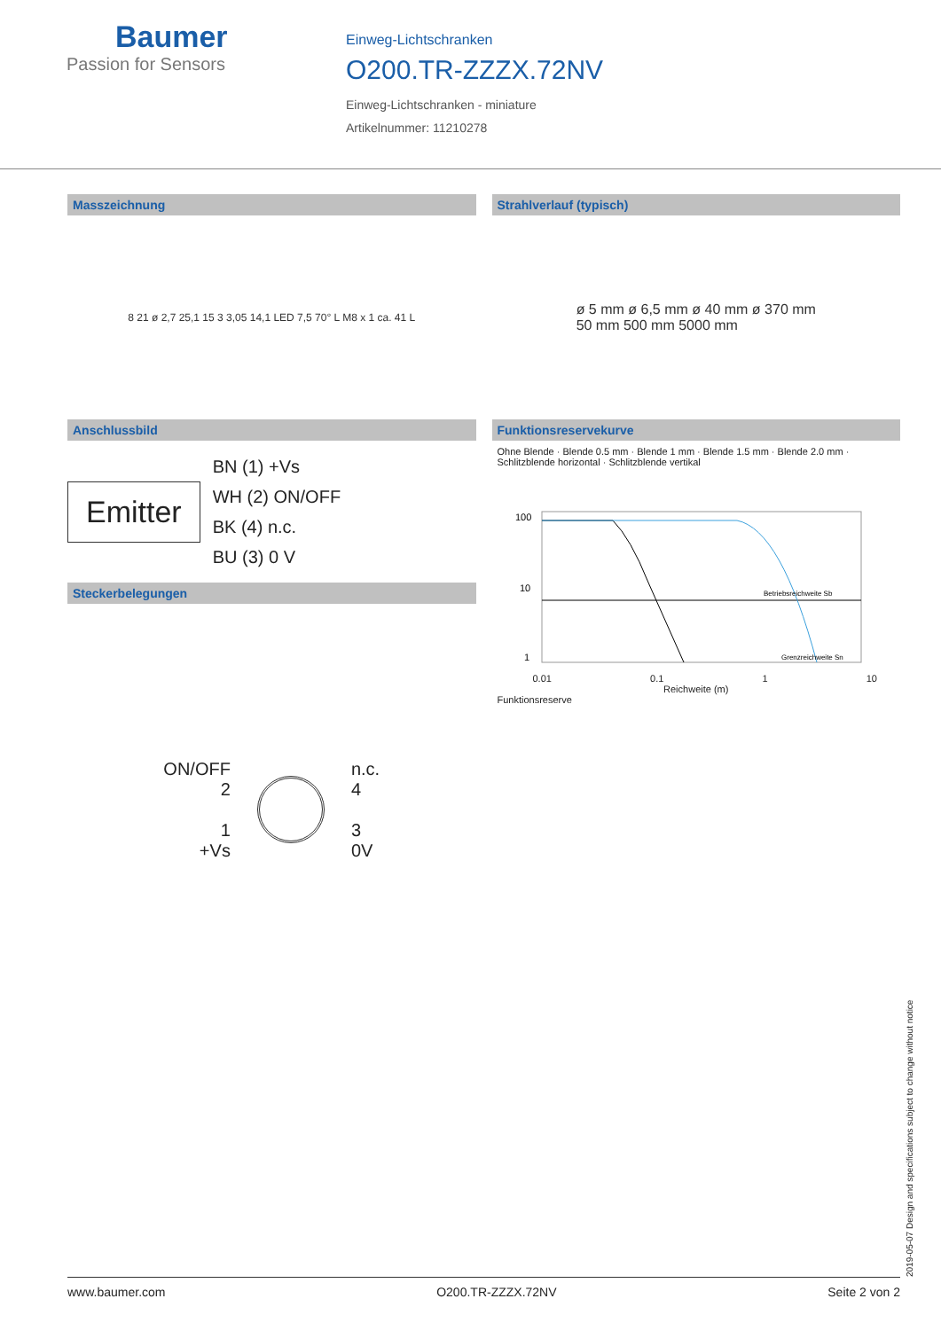Baumer
Passion for Sensors
Einweg-Lichtschranken
O200.TR-ZZZX.72NV
Einweg-Lichtschranken - miniature
Artikelnummer: 11210278
Masszeichnung
8 21 ø 2,7 25,1 15 3 3,05 14,1 LED 7,5 70° L M8 x 1 ca. 41 L
Anschlussbild
Emitter
BN (1) +Vs
WH (2) ON/OFF
BK (4) n.c.
BU (3) 0 V
Steckerbelegungen
ON/OFF
2
1
+Vs
n.c.
4
3
0V
Strahlverlauf (typisch)
ø 5 mm ø 6,5 mm ø 40 mm ø 370 mm
50 mm 500 mm 5000 mm
Funktionsreservekurve
Ohne Blende · Blende 0.5 mm · Blende 1 mm · Blende 1.5 mm · Blende 2.0 mm · Schlitzblende horizontal · Schlitzblende vertikal
100
10
1
Betriebsreichweite Sb
Grenzreichweite Sn
0.01 0.1 1 10
Reichweite (m)
Funktionsreserve
2019-05-07 Design and specifications subject to change without notice
www.baumer.com O200.TR-ZZZX.72NV Seite 2 von 2